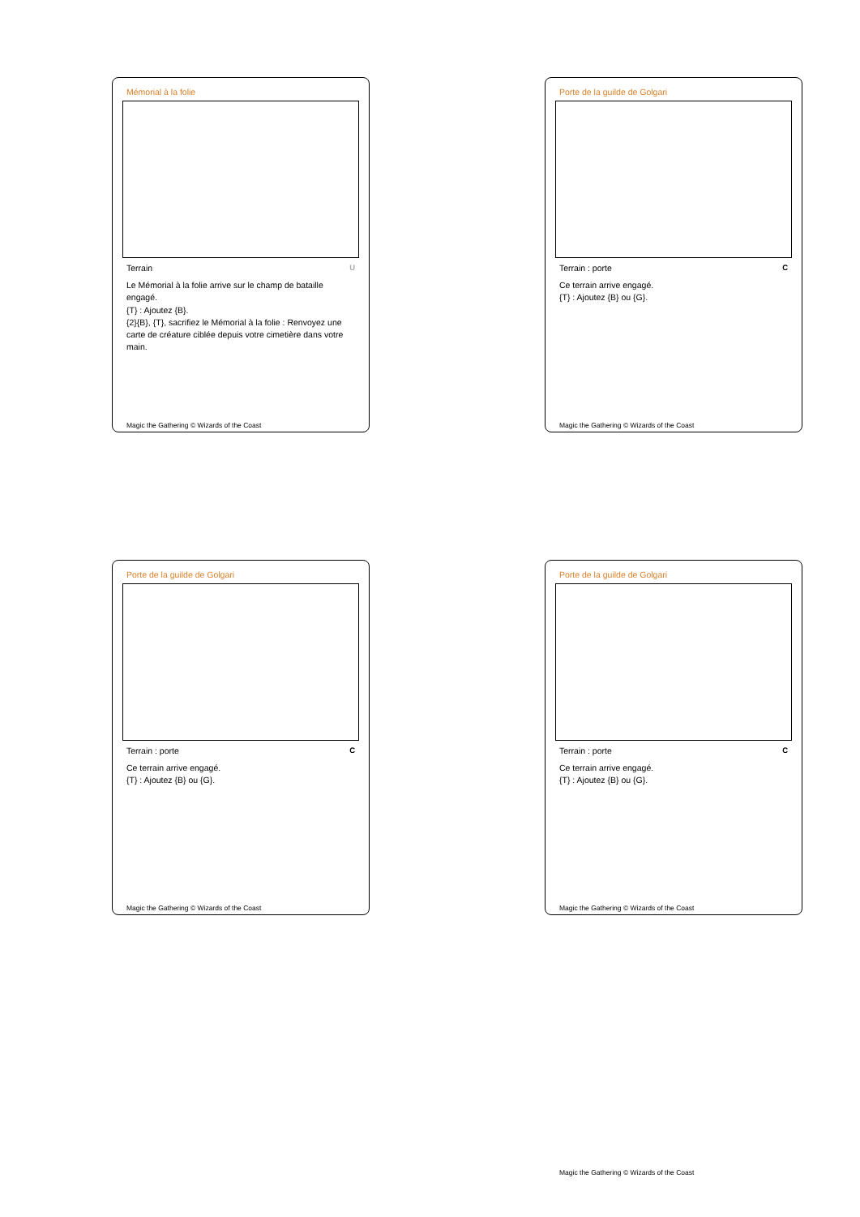Mémorial à la folie
Terrain U
Le Mémorial à la folie arrive sur le champ de bataille engagé.
{T} : Ajoutez {B}.
{2}{B}, {T}, sacrifiez le Mémorial à la folie : Renvoyez une carte de créature ciblée depuis votre cimetière dans votre main.
Magic the Gathering © Wizards of the Coast
Porte de la guilde de Golgari
Terrain : porte C
Ce terrain arrive engagé.
{T} : Ajoutez {B} ou {G}.
Magic the Gathering © Wizards of the Coast
Porte de la guilde de Golgari
Terrain : porte C
Ce terrain arrive engagé.
{T} : Ajoutez {B} ou {G}.
Magic the Gathering © Wizards of the Coast
Porte de la guilde de Golgari
Terrain : porte C
Ce terrain arrive engagé.
{T} : Ajoutez {B} ou {G}.
Magic the Gathering © Wizards of the Coast
Magic the Gathering © Wizards of the Coast